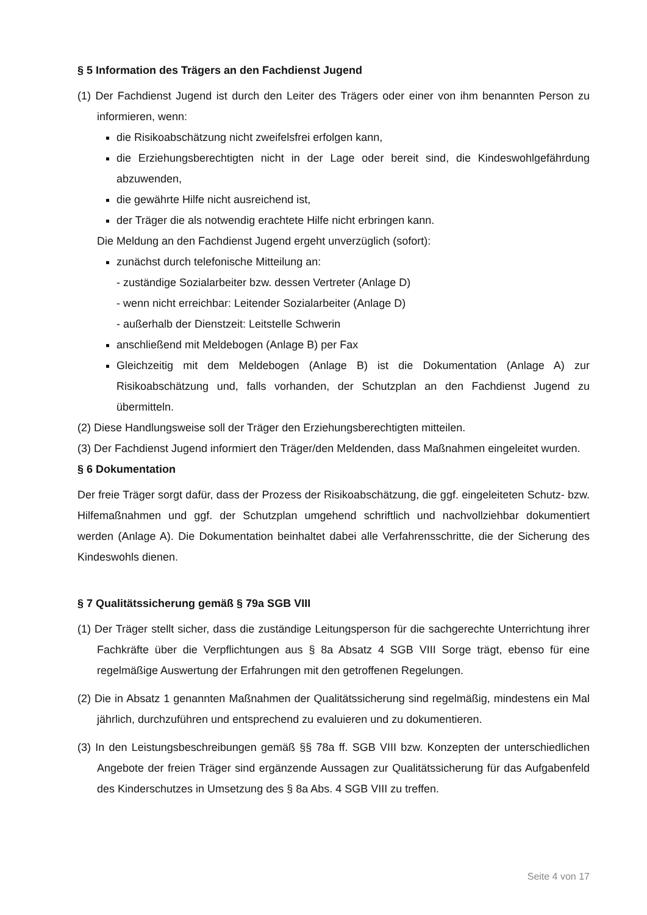§ 5 Information des Trägers an den Fachdienst Jugend
(1) Der Fachdienst Jugend ist durch den Leiter des Trägers oder einer von ihm benannten Person zu informieren, wenn:
die Risikoabschätzung nicht zweifelsfrei erfolgen kann,
die Erziehungsberechtigten nicht in der Lage oder bereit sind, die Kindeswohlgefährdung abzuwenden,
die gewährte Hilfe nicht ausreichend ist,
der Träger die als notwendig erachtete Hilfe nicht erbringen kann.
Die Meldung an den Fachdienst Jugend ergeht unverzüglich (sofort):
zunächst durch telefonische Mitteilung an:
- zuständige Sozialarbeiter bzw. dessen Vertreter (Anlage D)
- wenn nicht erreichbar: Leitender Sozialarbeiter (Anlage D)
- außerhalb der Dienstzeit: Leitstelle Schwerin
anschließend mit Meldebogen (Anlage B) per Fax
Gleichzeitig mit dem Meldebogen (Anlage B) ist die Dokumentation (Anlage A) zur Risikoabschätzung und, falls vorhanden, der Schutzplan an den Fachdienst Jugend zu übermitteln.
(2) Diese Handlungsweise soll der Träger den Erziehungsberechtigten mitteilen.
(3) Der Fachdienst Jugend informiert den Träger/den Meldenden, dass Maßnahmen eingeleitet wurden.
§ 6 Dokumentation
Der freie Träger sorgt dafür, dass der Prozess der Risikoabschätzung, die ggf. eingeleiteten Schutz- bzw. Hilfemaßnahmen und ggf. der Schutzplan umgehend schriftlich und nachvollziehbar dokumentiert werden (Anlage A). Die Dokumentation beinhaltet dabei alle Verfahrensschritte, die der Sicherung des Kindeswohls dienen.
§ 7 Qualitätssicherung gemäß § 79a SGB VIII
(1) Der Träger stellt sicher, dass die zuständige Leitungsperson für die sachgerechte Unterrichtung ihrer Fachkräfte über die Verpflichtungen aus § 8a Absatz 4 SGB VIII Sorge trägt, ebenso für eine regelmäßige Auswertung der Erfahrungen mit den getroffenen Regelungen.
(2) Die in Absatz 1 genannten Maßnahmen der Qualitätssicherung sind regelmäßig, mindestens ein Mal jährlich, durchzuführen und entsprechend zu evaluieren und zu dokumentieren.
(3) In den Leistungsbeschreibungen gemäß §§ 78a ff. SGB VIII bzw. Konzepten der unterschiedlichen Angebote der freien Träger sind ergänzende Aussagen zur Qualitätssicherung für das Aufgabenfeld des Kinderschutzes in Umsetzung des § 8a Abs. 4 SGB VIII zu treffen.
Seite 4 von 17